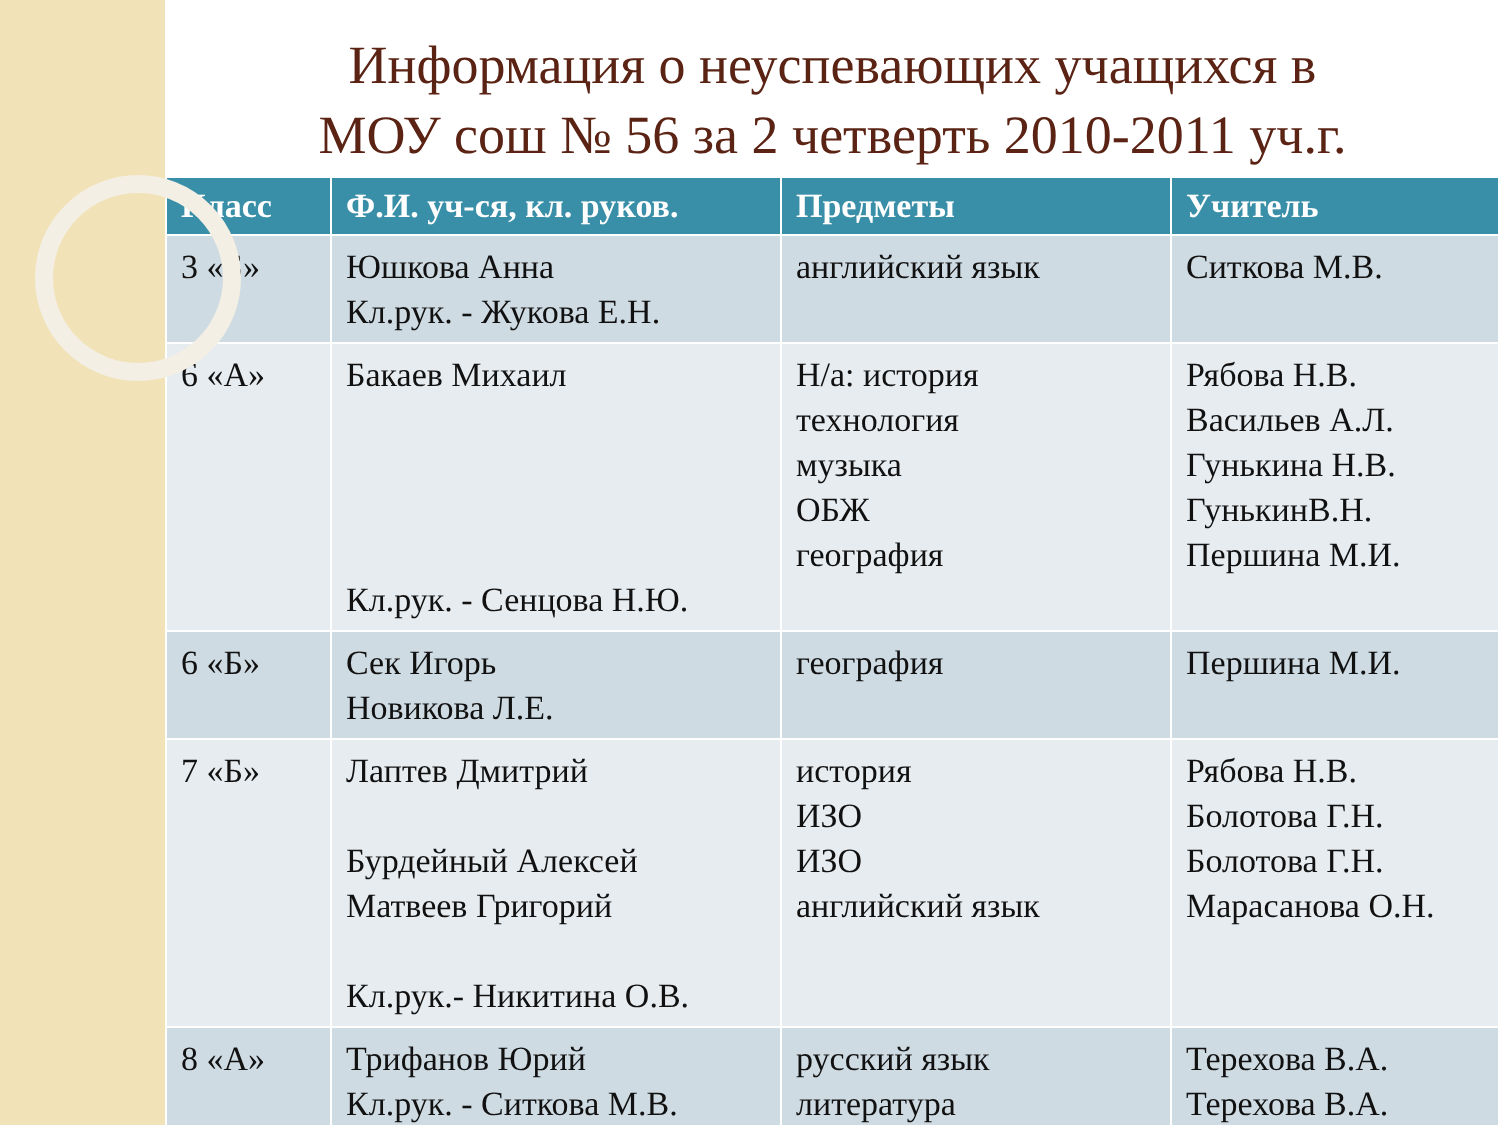Информация о неуспевающих учащихся в
МОУ сош № 56 за 2 четверть 2010-2011 уч.г.
| Класс | Ф.И. уч-ся, кл. руков. | Предметы | Учитель |
| --- | --- | --- | --- |
| 3 «Б» | Юшкова Анна Кл.рук. - Жукова Е.Н. | английский язык | Ситкова М.В. |
| 6 «А» | Бакаев Михаил Кл.рук. - Сенцова Н.Ю. | Н/а: история технология музыка ОБЖ география | Рябова Н.В. Васильев А.Л. Гунькина Н.В. ГунькинВ.Н. Першина М.И. |
| 6 «Б» | Сек Игорь Новикова Л.Е. | география | Першина М.И. |
| 7 «Б» | Лаптев Дмитрий Бурдейный Алексей Матвеев Григорий Кл.рук.- Никитина О.В. | история ИЗО ИЗО английский язык | Рябова Н.В. Болотова Г.Н. Болотова Г.Н. Марасанова О.Н. |
| 8 «А» | Трифанов Юрий Кл.рук. - Ситкова М.В. | русский язык литература | Терехова В.А. Терехова В.А. |